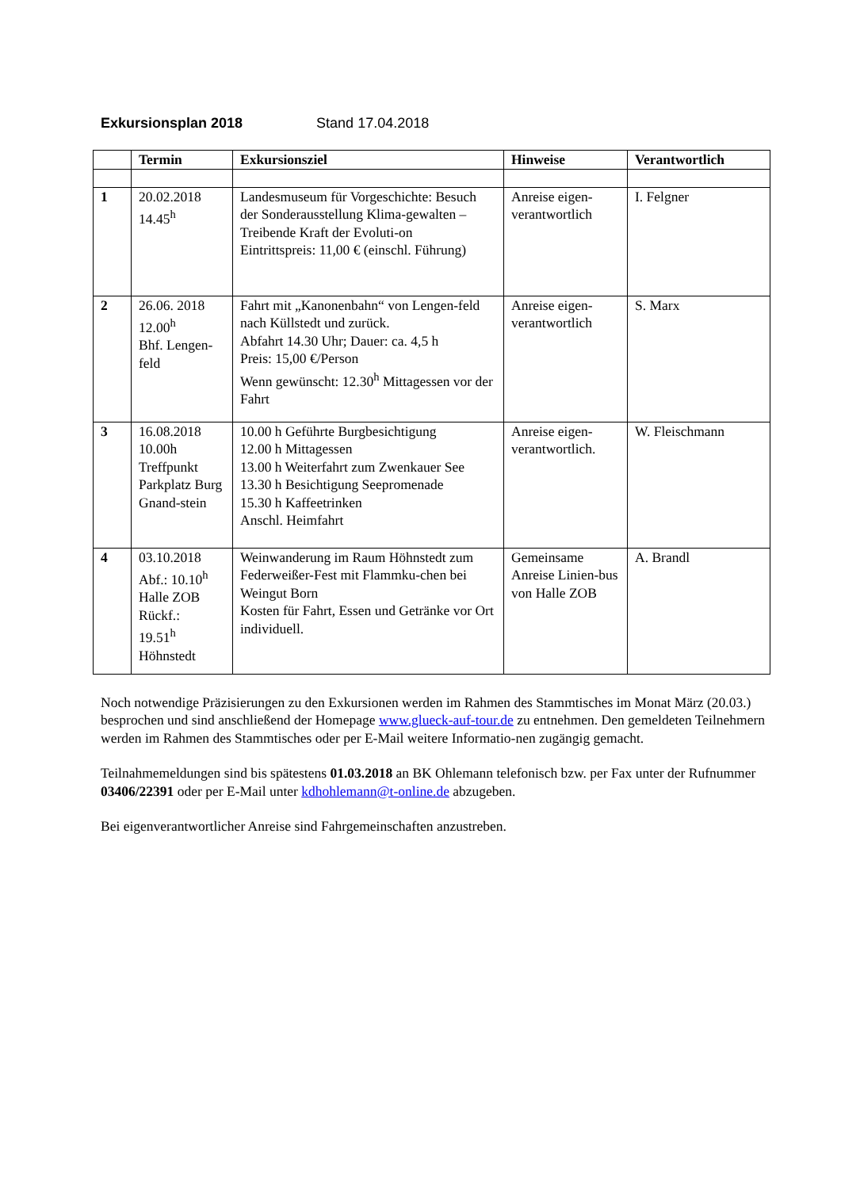Exkursionsplan 2018 Stand 17.04.2018
| | Termin | Exkursionsziel | Hinweise | Verantwortlich |
| --- | --- | --- | --- | --- |
| 1 | 20.02.2018 14.45<sup>h</sup> | Landesmuseum für Vorgeschichte: Besuch der Sonderausstellung Klima-gewalten – Treibende Kraft der Evoluti-on Eintrittspreis: 11,00 € (einschl. Führung) | Anreise eigen-verantwortlich | I. Felgner |
| 2 | 26.06. 2018 12.00<sup>h</sup> Bhf. Lengen-feld | Fahrt mit „Kanonenbahn“ von Lengen-feld nach Küllstedt und zurück. Abfahrt 14.30 Uhr; Dauer: ca. 4,5 h Preis: 15,00 €/Person Wenn gewünscht: 12.30<sup>h</sup> Mittagessen vor der Fahrt | Anreise eigen-verantwortlich | S. Marx |
| 3 | 16.08.2018 10.00h Treffpunkt Parkplatz Burg Gnand-stein | 10.00 h Geführte Burgbesichtigung 12.00 h Mittagessen 13.00 h Weiterfahrt zum Zwenkauer See 13.30 h Besichtigung Seepromenade 15.30 h Kaffeetrinken Anschl. Heimfahrt | Anreise eigen-verantwortlich. | W. Fleischmann |
| 4 | 03.10.2018 Abf.: 10.10<sup>h</sup> Halle ZOB Rückf.: 19.51<sup>h</sup> Höhnstedt | Weinwanderung im Raum Höhnstedt zum Federweißer-Fest mit Flammku-chen bei Weingut Born Kosten für Fahrt, Essen und Getränke vor Ort individuell. | Gemeinsame Anreise Linien-bus von Halle ZOB | A. Brandl |
Noch notwendige Präzisierungen zu den Exkursionen werden im Rahmen des Stammtisches im Monat März (20.03.) besprochen und sind anschließend der Homepage www.glueck-auf-tour.de zu entnehmen. Den gemeldeten Teilnehmern werden im Rahmen des Stammtisches oder per E-Mail weitere Informatio-nen zugängig gemacht.
Teilnahmemeldungen sind bis spätestens 01.03.2018 an BK Ohlemann telefonisch bzw. per Fax unter der Rufnummer 03406/22391 oder per E-Mail unter kdhohlemann@t-online.de abzugeben.
Bei eigenverantwortlicher Anreise sind Fahrgemeinschaften anzustreben.